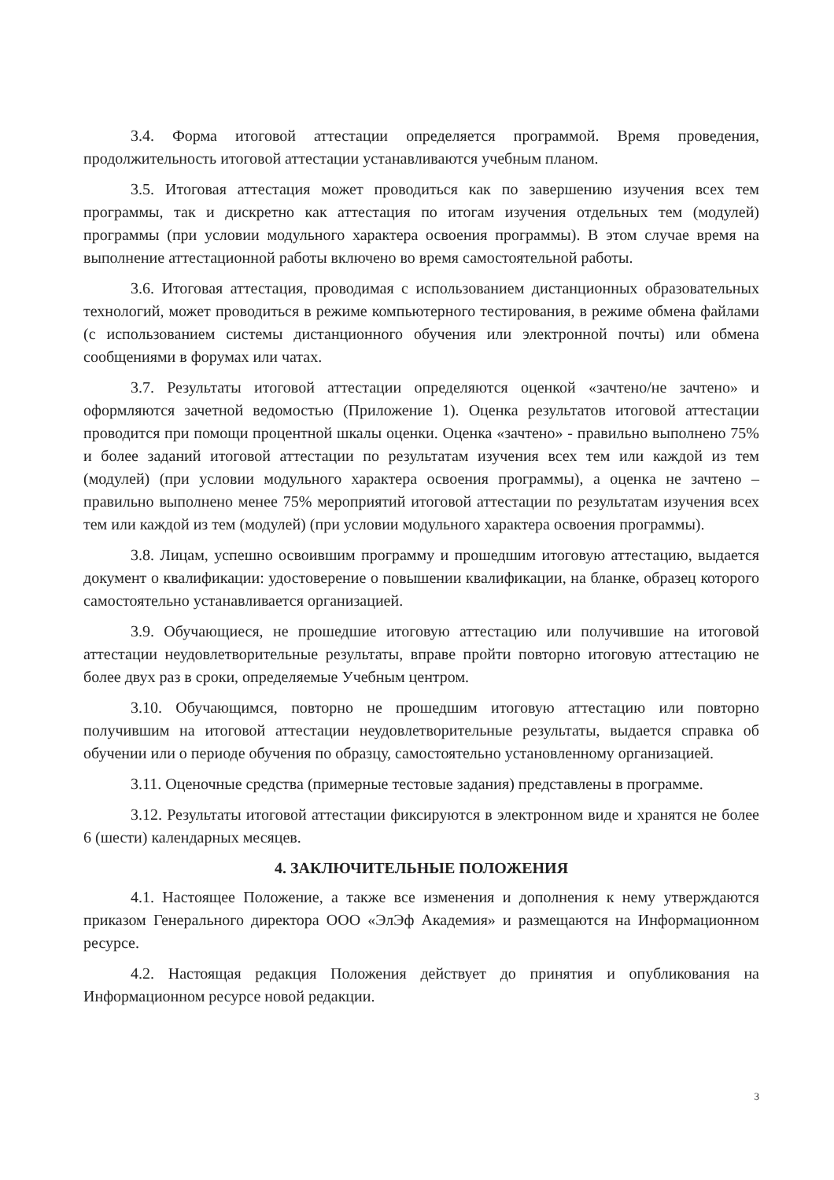3.4. Форма итоговой аттестации определяется программой. Время проведения, продолжительность итоговой аттестации устанавливаются учебным планом.
3.5. Итоговая аттестация может проводиться как по завершению изучения всех тем программы, так и дискретно как аттестация по итогам изучения отдельных тем (модулей) программы (при условии модульного характера освоения программы). В этом случае время на выполнение аттестационной работы включено во время самостоятельной работы.
3.6. Итоговая аттестация, проводимая с использованием дистанционных образовательных технологий, может проводиться в режиме компьютерного тестирования, в режиме обмена файлами (с использованием системы дистанционного обучения или электронной почты) или обмена сообщениями в форумах или чатах.
3.7. Результаты итоговой аттестации определяются оценкой «зачтено/не зачтено» и оформляются зачетной ведомостью (Приложение 1). Оценка результатов итоговой аттестации проводится при помощи процентной шкалы оценки. Оценка «зачтено» - правильно выполнено 75% и более заданий итоговой аттестации по результатам изучения всех тем или каждой из тем (модулей) (при условии модульного характера освоения программы), а оценка не зачтено – правильно выполнено менее 75% мероприятий итоговой аттестации по результатам изучения всех тем или каждой из тем (модулей) (при условии модульного характера освоения программы).
3.8. Лицам, успешно освоившим программу и прошедшим итоговую аттестацию, выдается документ о квалификации: удостоверение о повышении квалификации, на бланке, образец которого самостоятельно устанавливается организацией.
3.9. Обучающиеся, не прошедшие итоговую аттестацию или получившие на итоговой аттестации неудовлетворительные результаты, вправе пройти повторно итоговую аттестацию не более двух раз в сроки, определяемые Учебным центром.
3.10. Обучающимся, повторно не прошедшим итоговую аттестацию или повторно получившим на итоговой аттестации неудовлетворительные результаты, выдается справка об обучении или о периоде обучения по образцу, самостоятельно установленному организацией.
3.11. Оценочные средства (примерные тестовые задания) представлены в программе.
3.12. Результаты итоговой аттестации фиксируются в электронном виде и хранятся не более 6 (шести) календарных месяцев.
4. ЗАКЛЮЧИТЕЛЬНЫЕ ПОЛОЖЕНИЯ
4.1. Настоящее Положение, а также все изменения и дополнения к нему утверждаются приказом Генерального директора ООО «ЭлЭф Академия» и размещаются на Информационном ресурсе.
4.2. Настоящая редакция Положения действует до принятия и опубликования на Информационном ресурсе новой редакции.
3